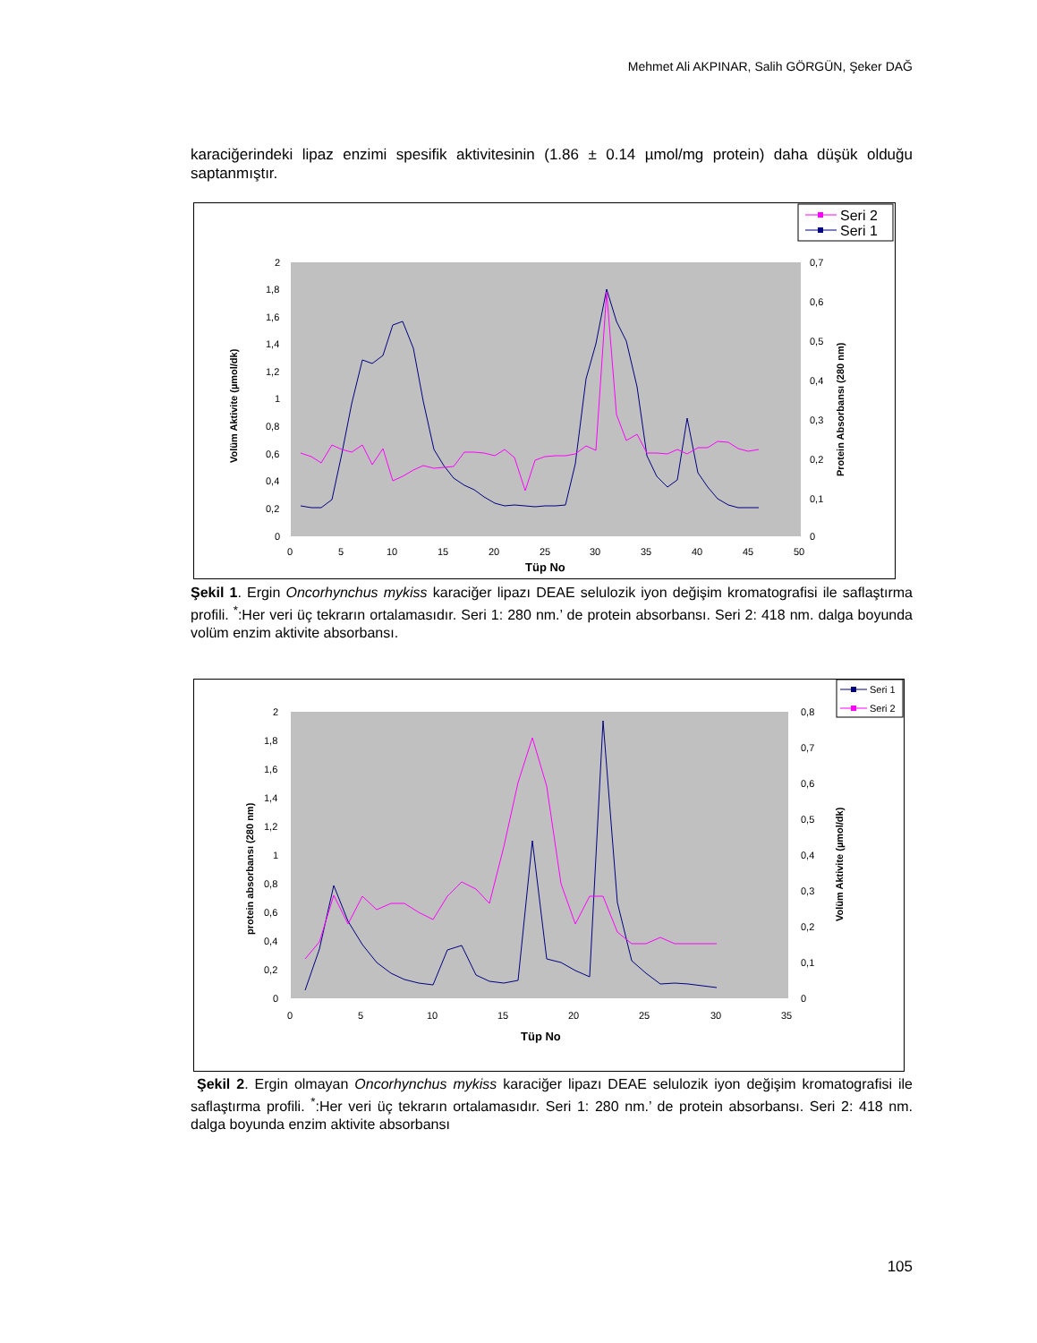Mehmet Ali AKPINAR, Salih GÖRGÜN, Şeker DAĞ
karaciğerindeki lipaz enzimi spesifik aktivitesinin (1.86 ± 0.14 µmol/mg protein) daha düşük olduğu saptanmıştır.
Seri 2
Seri 1
2
1,8
1,6
1,4
1,2
1
0,8
0,6
0,4
0,2
0
0,7
0,6
0,5
0,4
0,3
0,2
0,1
0
0
5
10
15
20
25
30
35
40
45
50
Tüp No
Volüm Aktivite (µmol/dk)
Protein Absorbansı (280 nm)
Şekil 1. Ergin Oncorhynchus mykiss karaciğer lipazı DEAE selulozik iyon değişim kromatografisi ile saflaştırma profili. <sup>*</sup>:Her veri üç tekrarın ortalamasıdır. Seri 1: 280 nm.’ de protein absorbansı. Seri 2: 418 nm. dalga boyunda volüm enzim aktivite absorbansı.
Seri 1
Seri 2
2
1,8
1,6
1,4
1,2
1
0,8
0,6
0,4
0,2
0
0,8
0,7
0,6
0,5
0,4
0,3
0,2
0,1
0
0
5
10
15
20
25
30
35
Tüp No
protein absorbansı (280 nm)
Volüm Aktivite (µmol/dk)
Şekil 2. Ergin olmayan Oncorhynchus mykiss karaciğer lipazı DEAE selulozik iyon değişim kromatografisi ile saflaştırma profili. <sup>*</sup>:Her veri üç tekrarın ortalamasıdır. Seri 1: 280 nm.’ de protein absorbansı. Seri 2: 418 nm. dalga boyunda enzim aktivite absorbansı
105